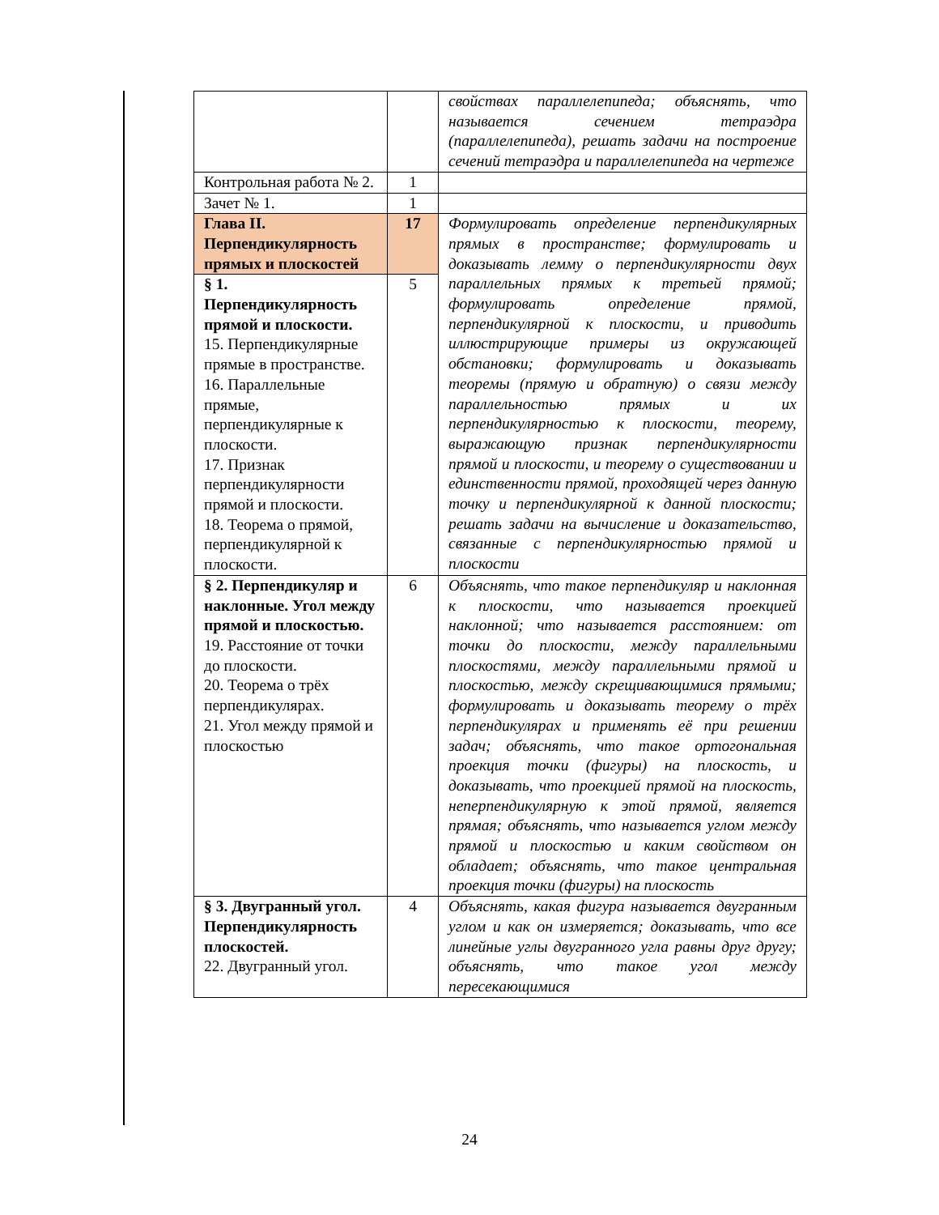| | | свойствах параллелепипеда; объяснять, что называется сечением тетраэдра (параллелепипеда), решать задачи на построение сечений тетраэдра и параллелепипеда на чертеже |
| Контрольная работа № 2. | 1 | |
| Зачет № 1. | 1 | |
| Глава II. Перпендикулярность прямых и плоскостей | 17 | Формулировать определение перпендикулярных прямых в пространстве; формулировать и доказывать лемму о перпендикулярности двух параллельных прямых к третьей прямой; формулировать определение прямой, перпендикулярной к плоскости, и приводить иллюстрирующие примеры из окружающей обстановки; формулировать и доказывать теоремы (прямую и обратную) о связи между параллельностью прямых и их перпендикулярностью к плоскости, теорему, выражающую признак перпендикулярности прямой и плоскости, и теорему о существовании и единственности прямой, проходящей через данную точку и перпендикулярной к данной плоскости; решать задачи на вычисление и доказательство, связанные с перпендикулярностью прямой и плоскости |
| § 1. Перпендикулярность прямой и плоскости. 15. Перпендикулярные прямые в пространстве. 16. Параллельные прямые, перпендикулярные к плоскости. 17. Признак перпендикулярности прямой и плоскости. 18. Теорема о прямой, перпендикулярной к плоскости. | 5 | |
| § 2. Перпендикуляр и наклонные. Угол между прямой и плоскостью. 19. Расстояние от точки до плоскости. 20. Теорема о трёх перпендикулярах. 21. Угол между прямой и плоскостью | 6 | Объяснять, что такое перпендикуляр и наклонная к плоскости, что называется проекцией наклонной; что называется расстоянием: от точки до плоскости, между параллельными плоскостями, между параллельными прямой и плоскостью, между скрещивающимися прямыми; формулировать и доказывать теорему о трёх перпендикулярах и применять её при решении задач; объяснять, что такое ортогональная проекция точки (фигуры) на плоскость, и доказывать, что проекцией прямой на плоскость, неперпендикулярную к этой прямой, является прямая; объяснять, что называется углом между прямой и плоскостью и каким свойством он обладает; объяснять, что такое центральная проекция точки (фигуры) на плоскость |
| § 3. Двугранный угол. Перпендикулярность плоскостей. 22. Двугранный угол. | 4 | Объяснять, какая фигура называется двугранным углом и как он измеряется; доказывать, что все линейные углы двугранного угла равны друг другу; объяснять, что такое угол между пересекающимися |
24